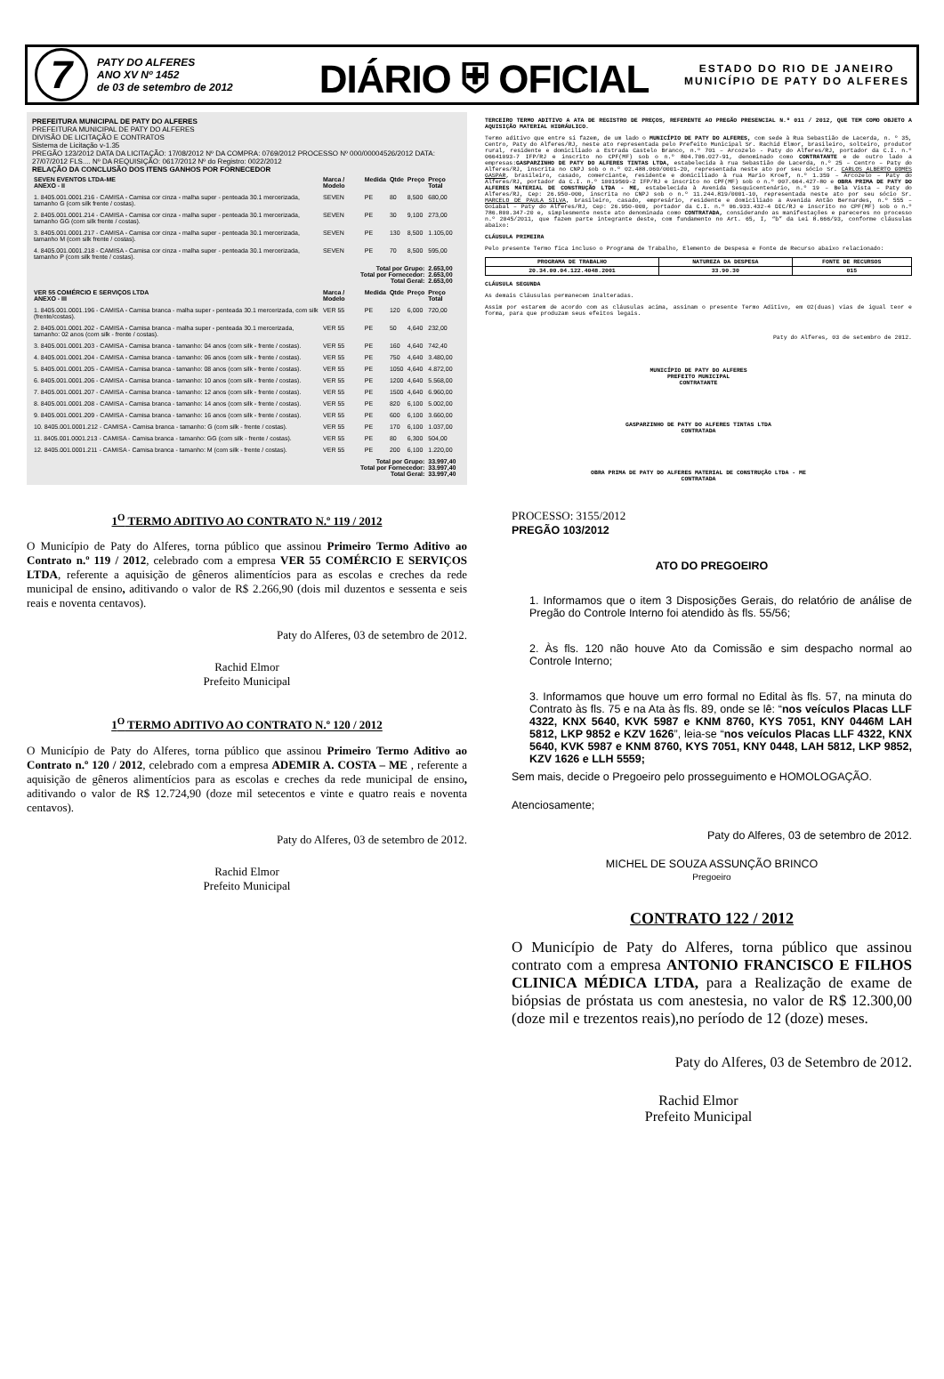7
PATY DO ALFERES
ANO XV Nº 1452
de 03 de setembro de 2012
DIÁRIO ⛨ OFICIAL
ESTADO DO RIO DE JANEIRO
MUNICÍPIO DE PATY DO ALFERES
PREFEITURA MUNICIPAL DE PATY DO ALFERES
PREFEITURA MUNICIPAL DE PATY DO ALFERES
DIVISÃO DE LICITAÇÃO E CONTRATOS
Sistema de Licitação v-1.35
PREGÃO 123/2012 DATA DA LICITAÇÃO: 17/08/2012 Nº DA COMPRA: 0769/2012 PROCESSO Nº 000/00004526/2012 DATA: 27/07/2012 FLS.... Nº DA REQUISIÇÃO: 0617/2012 Nº do Registro: 0022/2012
RELAÇÃO DA CONCLUSÃO DOS ITENS GANHOS POR FORNECEDOR
| SEVEN EVENTOS LTDA-ME ANEXO - II | Marca / Modelo | Medida | Qtde | Preço | Preço Total |
| --- | --- | --- | --- | --- | --- |
| 1. 8405.001.0001.216 - CAMISA - Camisa cor cinza - malha super - penteada 30.1 mercerizada, tamanho G (com silk frente / costas). | SEVEN | PE | 80 | 8,500 | 680,00 |
| 2. 8405.001.0001.214 - CAMISA - Camisa cor cinza - malha super - penteada 30.1 mercerizada, tamanho GG (com silk frente / costas). | SEVEN | PE | 30 | 9,100 | 273,00 |
| 3. 8405.001.0001.217 - CAMISA - Camisa cor cinza - malha super - penteada 30.1 mercerizada, tamanho M (com silk frente / costas). | SEVEN | PE | 130 | 8,500 | 1.105,00 |
| 4. 8405.001.0001.218 - CAMISA - Camisa cor cinza - malha super - penteada 30.1 mercerizada, tamanho P (com silk frente / costas). | SEVEN | PE | 70 | 8,500 | 595,00 |
| Total por Grupo: Total por Fornecedor: Total Geral: | | | | | 2.653,00 2.653,00 2.653,00 |
| VER 55 COMÉRCIO E SERVIÇOS LTDA ANEXO - III | Marca / Modelo | Medida | Qtde | Preço | Preço Total |
| 1. 8405.001.0001.196 - CAMISA - Camisa branca - malha super - penteada 30.1 mercerizada, com silk (frente/costas). | VER 55 | PE | 120 | 6,000 | 720,00 |
| 2. 8405.001.0001.202 - CAMISA - Camisa branca - malha super - penteada 30.1 mercerizada, tamanho: 02 anos (com silk - frente / costas). | VER 55 | PE | 50 | 4,640 | 232,00 |
| 3. 8405.001.0001.203 - CAMISA - Camisa branca - tamanho: 04 anos (com silk - frente / costas). | VER 55 | PE | 160 | 4,640 | 742,40 |
| 4. 8405.001.0001.204 - CAMISA - Camisa branca - tamanho: 06 anos (com silk - frente / costas). | VER 55 | PE | 750 | 4,640 | 3.480,00 |
| 5. 8405.001.0001.205 - CAMISA - Camisa branca - tamanho: 08 anos (com silk - frente / costas). | VER 55 | PE | 1050 | 4,640 | 4.872,00 |
| 6. 8405.001.0001.206 - CAMISA - Camisa branca - tamanho: 10 anos (com silk - frente / costas). | VER 55 | PE | 1200 | 4,640 | 5.568,00 |
| 7. 8405.001.0001.207 - CAMISA - Camisa branca - tamanho: 12 anos (com silk - frente / costas). | VER 55 | PE | 1500 | 4,640 | 6.960,00 |
| 8. 8405.001.0001.208 - CAMISA - Camisa branca - tamanho: 14 anos (com silk - frente / costas). | VER 55 | PE | 820 | 6,100 | 5.002,00 |
| 9. 8405.001.0001.209 - CAMISA - Camisa branca - tamanho: 16 anos (com silk - frente / costas). | VER 55 | PE | 600 | 6,100 | 3.660,00 |
| 10. 8405.001.0001.212 - CAMISA - Camisa branca - tamanho: G (com silk - frente / costas). | VER 55 | PE | 170 | 6,100 | 1.037,00 |
| 11. 8405.001.0001.213 - CAMISA - Camisa branca - tamanho: GG (com silk - frente / costas). | VER 55 | PE | 80 | 6,300 | 504,00 |
| 12. 8405.001.0001.211 - CAMISA - Camisa branca - tamanho: M (com silk - frente / costas). | VER 55 | PE | 200 | 6,100 | 1.220,00 |
| Total por Grupo: Total por Fornecedor: Total Geral: | | | | | 33.997,40 33.997,40 33.997,40 |
1<sup>O</sup> TERMO ADITIVO AO CONTRATO N.º 119 / 2012
O Município de Paty do Alferes, torna público que assinou Primeiro Termo Aditivo ao Contrato n.º 119 / 2012, celebrado com a empresa VER 55 COMÉRCIO E SERVIÇOS LTDA, referente a aquisição de gêneros alimentícios para as escolas e creches da rede municipal de ensino, aditivando o valor de R$ 2.266,90 (dois mil duzentos e sessenta e seis reais e noventa centavos).
Paty do Alferes, 03 de setembro de 2012.
Rachid Elmor
Prefeito Municipal
1<sup>O</sup> TERMO ADITIVO AO CONTRATO N.º 120 / 2012
O Município de Paty do Alferes, torna público que assinou Primeiro Termo Aditivo ao Contrato n.º 120 / 2012, celebrado com a empresa ADEMIR A. COSTA – ME , referente a aquisição de gêneros alimentícios para as escolas e creches da rede municipal de ensino, aditivando o valor de R$ 12.724,90 (doze mil setecentos e vinte e quatro reais e noventa centavos).
Paty do Alferes, 03 de setembro de 2012.
Rachid Elmor
Prefeito Municipal
TERCEIRO TERMO ADITIVO A ATA DE REGISTRO DE PREÇOS, REFERENTE AO PREGÃO PRESENCIAL N.º 011 / 2012, QUE TEM COMO OBJETO A AQUISIÇÃO MATERIAL HIDRÁULICO.
Termo aditivo que entre si fazem, de um lado o MUNICÍPIO DE PATY DO ALFERES, com sede à Rua Sebastião de Lacerda, n. º 35, Centro, Paty do Alferes/RJ, neste ato representada pelo Prefeito Municipal Sr. Rachid Elmor, brasileiro, solteiro, produtor rural, residente e domiciliado a Estrada Castelo Branco, n.º 701 – Arcozelo - Paty do Alferes/RJ, portador da C.I. n.º 06641093-7 IFP/RJ e inscrito no CPF(MF) sob o n.º 804.706.027-91, denominado como CONTRATANTE e de outro lado a empresas:GASPARZINHO DE PATY DO ALFERES TINTAS LTDA, estabelecida à rua Sebastião de Lacerda, n.º 25 – Centro – Paty do Alferes/RJ, inscrita no CNPJ sob o n.º 02.488.060/0001-20, representada neste ato por seu sócio Sr. CARLOS ALBERTO GOMES GASPAR, brasileiro, casado, comerciante, residente e domiciliado à rua Mario Kroef, n.º 1.359 – Arcozelo – Paty do Alferes/RJ, portador da C.I. n.º 10019569-2 IFP/RJ e inscrito no CPF(MF) sob o n.º 007.664.427-80 e OBRA PRIMA DE PATY DO ALFERES MATERIAL DE CONSTRUÇÃO LTDA - ME, estabelecida à Avenida Sesquicentenário, n.º 19 – Bela Vista – Paty do Alferes/RJ, Cep: 26.950-000, inscrita no CNPJ sob o n.º 11.244.819/0001-10, representada neste ato por seu sócio Sr. MARCELO DE PAULA SILVA, brasileiro, casado, empresário, residente e domiciliado a Avenida Antão Bernardes, n.º 555 – Goiabal – Paty do Alferes/RJ, Cep: 26.950-000, portador da C.I. n.º 06.933.432-4 DIC/RJ e inscrito no CPF(MF) sob o n.º 786.800.347-20 e, simplesmente neste ato denominada como CONTRATADA, considerando as manifestações e pareceres no processo n.º 2045/2011, que fazem parte integrante deste, com fundamento no Art. 65, I, “b” da Lei 8.666/93, conforme cláusulas abaixo:
CLÁUSULA PRIMEIRA
Pelo presente Termo fica incluso o Programa de Trabalho, Elemento de Despesa e Fonte de Recurso abaixo relacionado:
| PROGRAMA DE TRABALHO | NATUREZA DA DESPESA | FONTE DE RECURSOS |
| --- | --- | --- |
| 20.34.00.04.122.4048.2001 | 33.90.30 | 015 |
CLÁUSULA SEGUNDA
As demais Cláusulas permanecem inalteradas.
Assim por estarem de acordo com as cláusulas acima, assinam o presente Termo Aditivo, em 02(duas) vias de igual teor e forma, para que produzam seus efeitos legais.
Paty do Alferes, 03 de setembro de 2012.
MUNICÍPIO DE PATY DO ALFERES
PREFEITO MUNICIPAL
CONTRATANTE
GASPARZINHO DE PATY DO ALFERES TINTAS LTDA
CONTRATADA
OBRA PRIMA DE PATY DO ALFERES MATERIAL DE CONSTRUÇÃO LTDA - ME
CONTRATADA
PROCESSO: 3155/2012
PREGÃO 103/2012
ATO DO PREGOEIRO
1. Informamos que o item 3 Disposições Gerais, do relatório de análise de Pregão do Controle Interno foi atendido às fls. 55/56;
2. Às fls. 120 não houve Ato da Comissão e sim despacho normal ao Controle Interno;
3. Informamos que houve um erro formal no Edital às fls. 57, na minuta do Contrato às fls. 75 e na Ata às fls. 89, onde se lê: “nos veículos Placas LLF 4322, KNX 5640, KVK 5987 e KNM 8760, KYS 7051, KNY 0446M LAH 5812, LKP 9852 e KZV 1626”, leia-se “nos veículos Placas LLF 4322, KNX 5640, KVK 5987 e KNM 8760, KYS 7051, KNY 0448, LAH 5812, LKP 9852, KZV 1626 e LLH 5559;
Sem mais, decide o Pregoeiro pelo prosseguimento e HOMOLOGAÇÃO.
Atenciosamente;
Paty do Alferes, 03 de setembro de 2012.
MICHEL DE SOUZA ASSUNÇÃO BRINCO
Pregoeiro
CONTRATO 122 / 2012
O Município de Paty do Alferes, torna público que assinou contrato com a empresa ANTONIO FRANCISCO E FILHOS CLINICA MÉDICA LTDA, para a Realização de exame de biópsias de próstata us com anestesia, no valor de R$ 12.300,00 (doze mil e trezentos reais),no período de 12 (doze) meses.
Paty do Alferes, 03 de Setembro de 2012.
Rachid Elmor
Prefeito Municipal